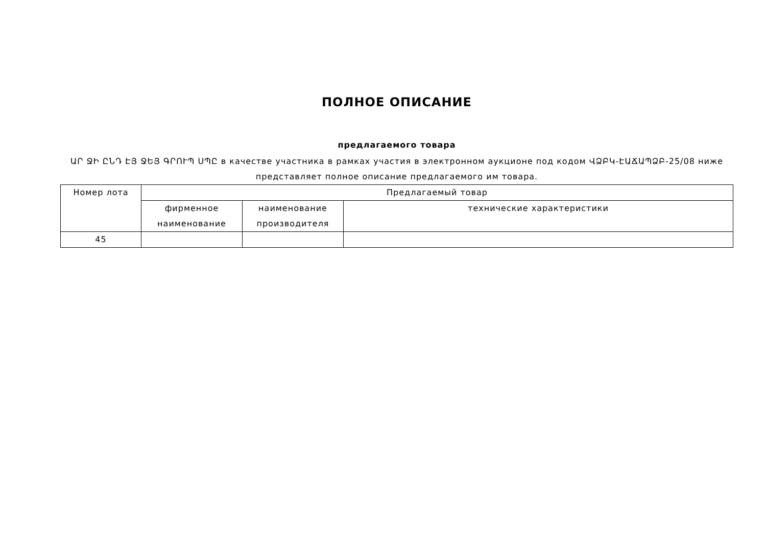ПОЛНОЕ ОПИСАНИЕ
предлагаемого товара
ԱՐ ՋԻ ԸՆԴ ԷՅ ՋԵՅ ԳՐՈՒՊ ՍՊԸ в качестве участника в рамках участия в электронном аукционе под кодом ՎՁԲԿ-ԷԱՃԱՊՁԲ-25/08 ниже представляет полное описание предлагаемого им товара.
| Номер лота | Предлагаемый товар | | |
| --- | --- | --- | --- |
| | фирменное наименование | наименование производителя | технические характеристики |
| 45 | | | |